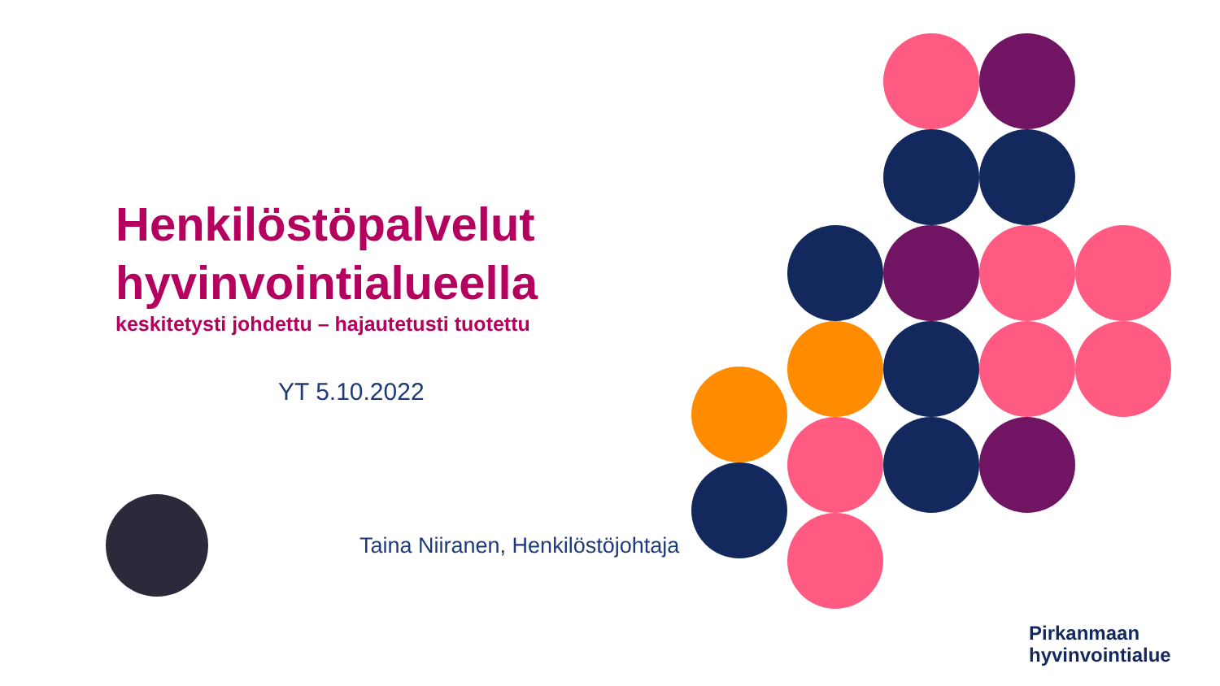Henkilöstöpalvelut hyvinvointialueella
keskitetysti johdettu – hajautetusti tuotettu
YT 5.10.2022
Taina Niiranen, Henkilöstöjohtaja
Pirkanmaan
hyvinvointialue